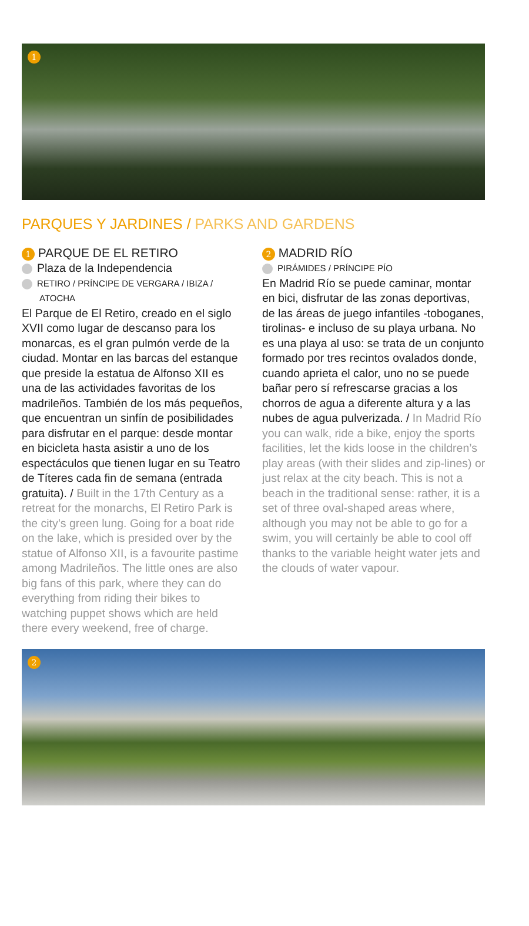1
PARQUES Y JARDINES / PARKS AND GARDENS
1 PARQUE DE EL RETIRO
Plaza de la Independencia
RETIRO / PRÍNCIPE DE VERGARA / IBIZA /
ATOCHA
El Parque de El Retiro, creado en el siglo XVII como lugar de descanso para los monarcas, es el gran pulmón verde de la ciudad. Montar en las barcas del estanque que preside la estatua de Alfonso XII es una de las actividades favoritas de los madrileños. También de los más pequeños, que encuentran un sinfín de posibilidades para disfrutar en el parque: desde montar en bicicleta hasta asistir a uno de los espectáculos que tienen lugar en su Teatro de Títeres cada fin de semana (entrada gratuita). / Built in the 17th Century as a retreat for the monarchs, El Retiro Park is the city’s green lung. Going for a boat ride on the lake, which is presided over by the statue of Alfonso XII, is a favourite pastime among Madrileños. The little ones are also big fans of this park, where they can do everything from riding their bikes to watching puppet shows which are held there every weekend, free of charge.
2 MADRID RÍO
PIRÁMIDES / PRÍNCIPE PÍO
En Madrid Río se puede caminar, montar en bici, disfrutar de las zonas deportivas, de las áreas de juego infantiles -toboganes, tirolinas- e incluso de su playa urbana. No es una playa al uso: se trata de un conjunto formado por tres recintos ovalados donde, cuando aprieta el calor, uno no se puede bañar pero sí refrescarse gracias a los chorros de agua a diferente altura y a las nubes de agua pulverizada. / In Madrid Río you can walk, ride a bike, enjoy the sports facilities, let the kids loose in the children’s play areas (with their slides and zip-lines) or just relax at the city beach. This is not a beach in the traditional sense: rather, it is a set of three oval-shaped areas where, although you may not be able to go for a swim, you will certainly be able to cool off thanks to the variable height water jets and the clouds of water vapour.
2